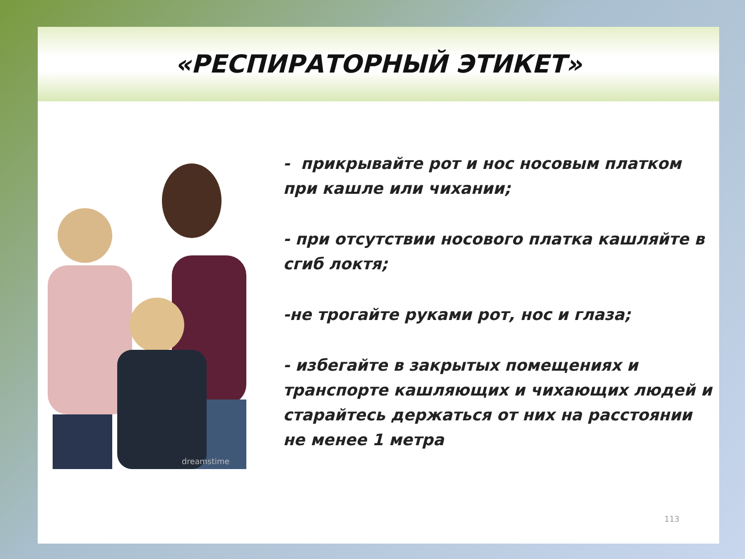«РЕСПИРАТОРНЫЙ ЭТИКЕТ»
dreamstime
- прикрывайте рот и нос носовым платком при кашле или чихании;
- при отсутствии носового платка кашляйте в сгиб локтя;
-не трогайте руками рот, нос и глаза;
- избегайте в закрытых помещениях и транспорте кашляющих и чихающих людей и старайтесь держаться от них на расстоянии не менее 1 метра
113